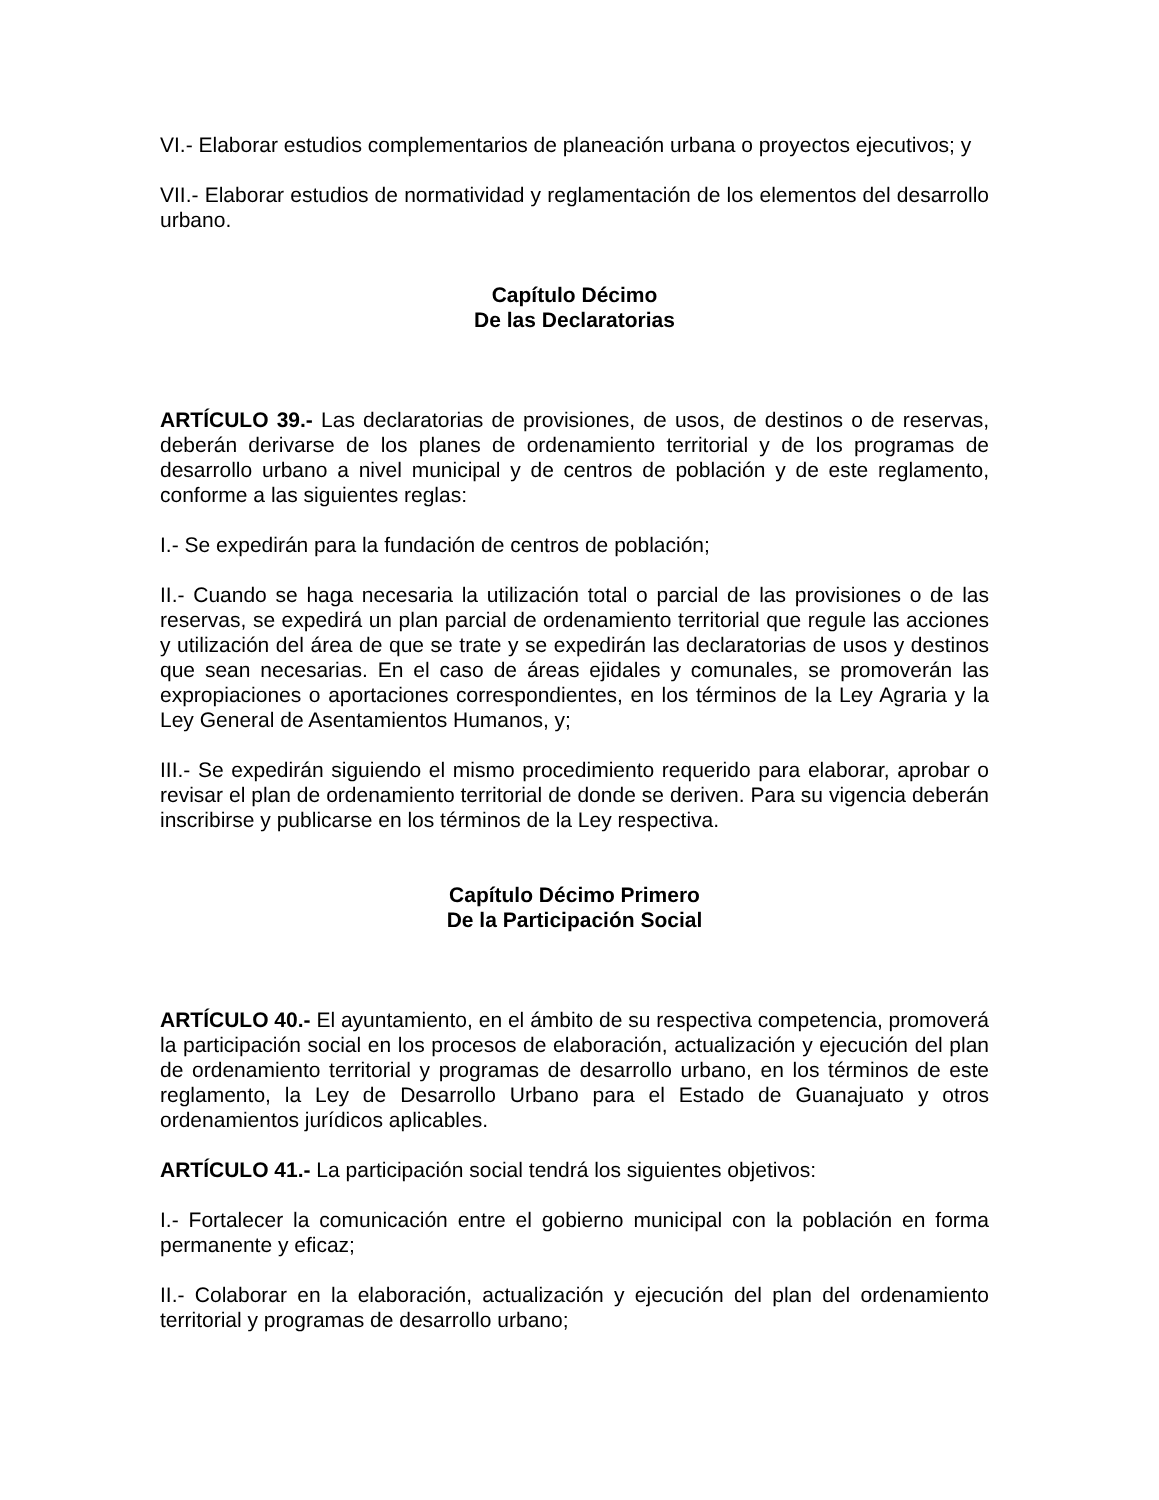VI.- Elaborar estudios complementarios de planeación urbana o proyectos ejecutivos; y
VII.- Elaborar estudios de normatividad y reglamentación de los elementos del desarrollo urbano.
Capítulo Décimo
De las Declaratorias
ARTÍCULO 39.- Las declaratorias de provisiones, de usos, de destinos o de reservas, deberán derivarse de los planes de ordenamiento territorial y de los programas de desarrollo urbano a nivel municipal y de centros de población y de este reglamento, conforme a las siguientes reglas:
I.- Se expedirán para la fundación de centros de población;
II.- Cuando se haga necesaria la utilización total o parcial de las provisiones o de las reservas, se expedirá un plan parcial de ordenamiento territorial que regule las acciones y utilización del área de que se trate y se expedirán las declaratorias de usos y destinos que sean necesarias. En el caso de áreas ejidales y comunales, se promoverán las expropiaciones o aportaciones correspondientes, en los términos de la Ley Agraria y la Ley General de Asentamientos Humanos, y;
III.- Se expedirán siguiendo el mismo procedimiento requerido para elaborar, aprobar o revisar el plan de ordenamiento territorial de donde se deriven. Para su vigencia deberán inscribirse y publicarse en los términos de la Ley respectiva.
Capítulo Décimo Primero
De la Participación Social
ARTÍCULO 40.- El ayuntamiento, en el ámbito de su respectiva competencia, promoverá la participación social en los procesos de elaboración, actualización y ejecución del plan de ordenamiento territorial y programas de desarrollo urbano, en los términos de este reglamento, la Ley de Desarrollo Urbano para el Estado de Guanajuato y otros ordenamientos jurídicos aplicables.
ARTÍCULO 41.- La participación social tendrá los siguientes objetivos:
I.- Fortalecer la comunicación entre el gobierno municipal con la población en forma permanente y eficaz;
II.- Colaborar en la elaboración, actualización y ejecución del plan del ordenamiento territorial y programas de desarrollo urbano;